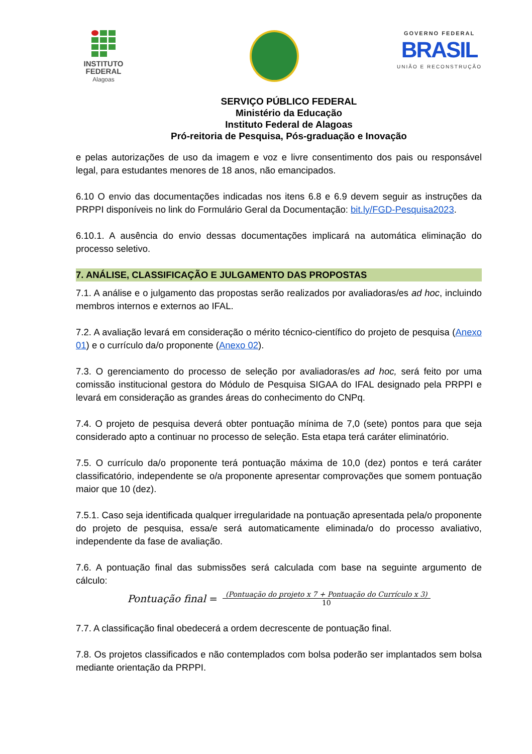INSTITUTO
FEDERAL
Alagoas
GOVERNO FEDERAL
BRASIL
UNIÃO E RECONSTRUÇÃO
SERVIÇO PÚBLICO FEDERAL
Ministério da Educação
Instituto Federal de Alagoas
Pró-reitoria de Pesquisa, Pós-graduação e Inovação
e pelas autorizações de uso da imagem e voz e livre consentimento dos pais ou responsável legal, para estudantes menores de 18 anos, não emancipados.
6.10 O envio das documentações indicadas nos itens 6.8 e 6.9 devem seguir as instruções da PRPPI disponíveis no link do Formulário Geral da Documentação: bit.ly/FGD-Pesquisa2023.
6.10.1. A ausência do envio dessas documentações implicará na automática eliminação do processo seletivo.
7. ANÁLISE, CLASSIFICAÇÃO E JULGAMENTO DAS PROPOSTAS
7.1. A análise e o julgamento das propostas serão realizados por avaliadoras/es ad hoc, incluindo membros internos e externos ao IFAL.
7.2. A avaliação levará em consideração o mérito técnico-científico do projeto de pesquisa (Anexo 01) e o currículo da/o proponente (Anexo 02).
7.3. O gerenciamento do processo de seleção por avaliadoras/es ad hoc, será feito por uma comissão institucional gestora do Módulo de Pesquisa SIGAA do IFAL designado pela PRPPI e levará em consideração as grandes áreas do conhecimento do CNPq.
7.4. O projeto de pesquisa deverá obter pontuação mínima de 7,0 (sete) pontos para que seja considerado apto a continuar no processo de seleção. Esta etapa terá caráter eliminatório.
7.5. O currículo da/o proponente terá pontuação máxima de 10,0 (dez) pontos e terá caráter classificatório, independente se o/a proponente apresentar comprovações que somem pontuação maior que 10 (dez).
7.5.1. Caso seja identificada qualquer irregularidade na pontuação apresentada pela/o proponente do projeto de pesquisa, essa/e será automaticamente eliminada/o do processo avaliativo, independente da fase de avaliação.
7.6. A pontuação final das submissões será calculada com base na seguinte argumento de cálculo:
Pontuação final = (Pontuação do projeto x 7 + Pontuação do Currículo x 3) 10
7.7. A classificação final obedecerá a ordem decrescente de pontuação final.
7.8. Os projetos classificados e não contemplados com bolsa poderão ser implantados sem bolsa mediante orientação da PRPPI.